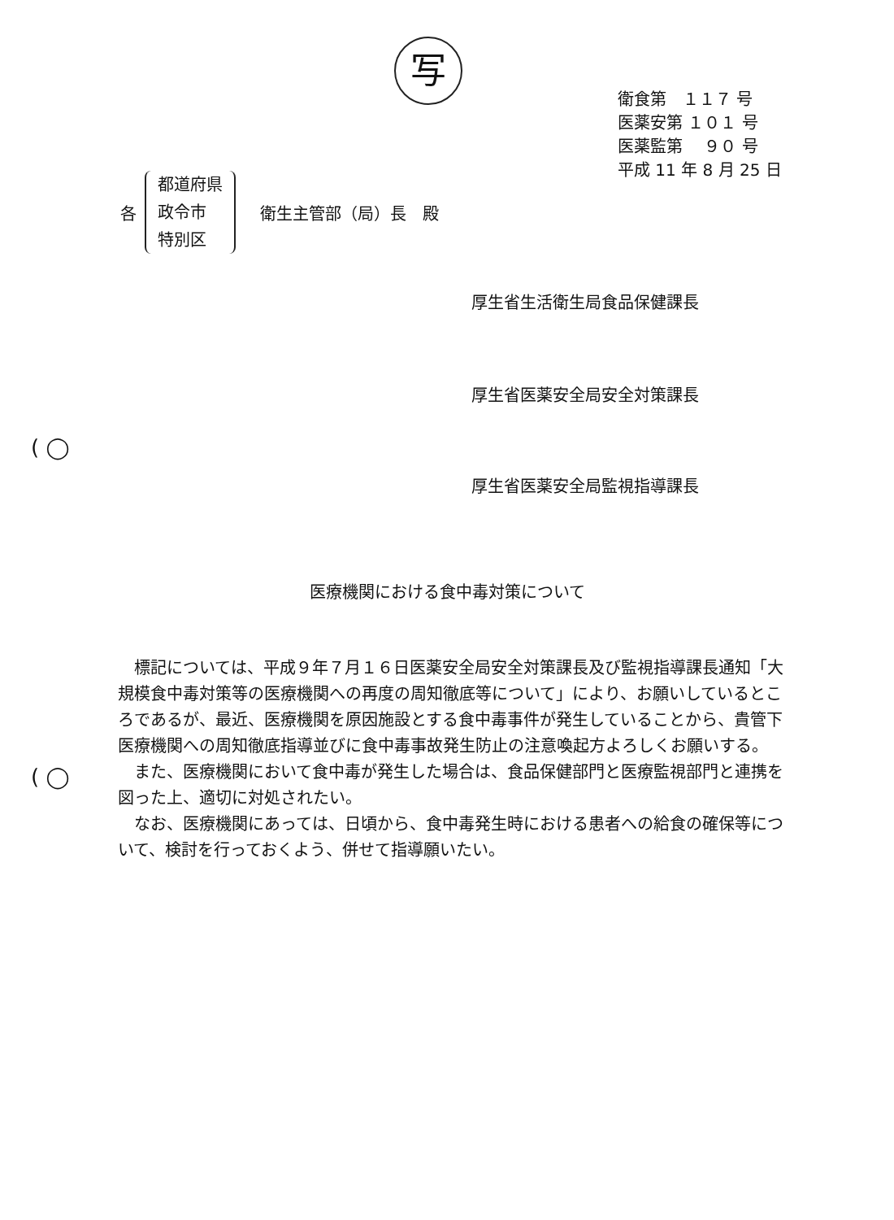写
衛食第　１１７ 号
医薬安第 １０１ 号
医薬監第　 ９０ 号
平成 11 年 8 月 25 日
各
都道府県
政令市
特別区
衛生主管部（局）長　殿
厚生省生活衛生局食品保健課長
厚生省医薬安全局安全対策課長
厚生省医薬安全局監視指導課長
( ◯
( ◯
医療機関における食中毒対策について
標記については、平成９年７月１６日医薬安全局安全対策課長及び監視指導課長通知「大規模食中毒対策等の医療機関への再度の周知徹底等について」により、お願いしているところであるが、最近、医療機関を原因施設とする食中毒事件が発生していることから、貴管下医療機関への周知徹底指導並びに食中毒事故発生防止の注意喚起方よろしくお願いする。
また、医療機関において食中毒が発生した場合は、食品保健部門と医療監視部門と連携を図った上、適切に対処されたい。
なお、医療機関にあっては、日頃から、食中毒発生時における患者への給食の確保等について、検討を行っておくよう、併せて指導願いたい。